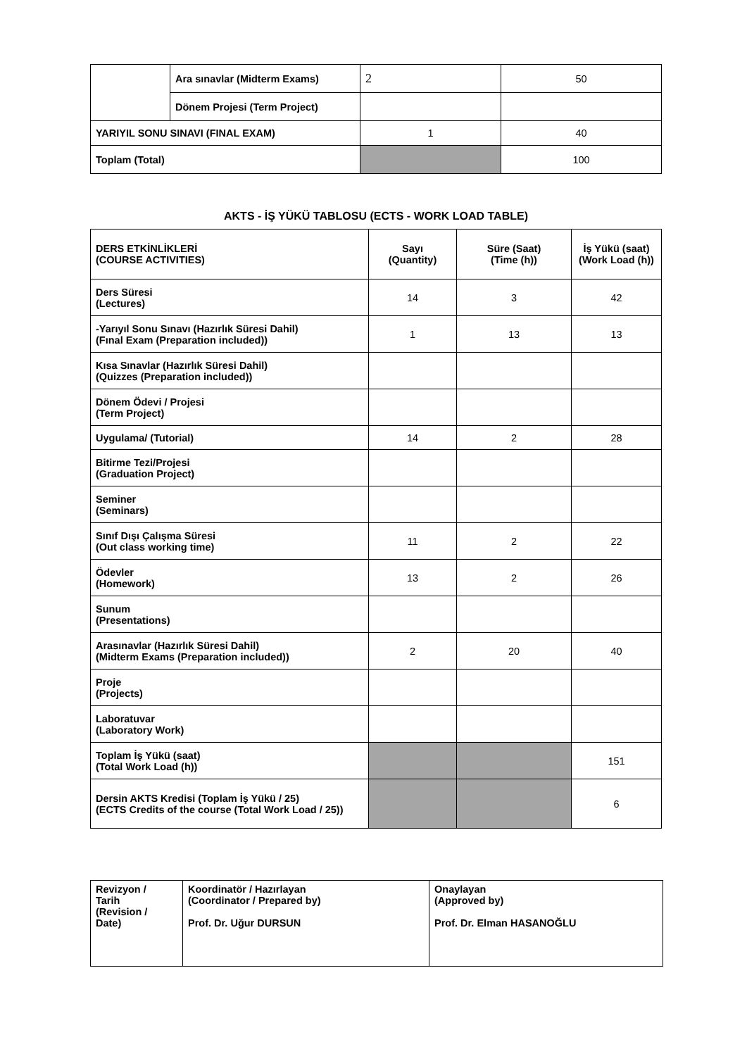| | Ara sınavlar (Midterm Exams) | 2 | 50 |
| | Dönem Projesi (Term Project) | | |
| YARIYIL SONU SINAVI (FINAL EXAM) | | 1 | 40 |
| Toplam (Total) | | | 100 |
AKTS - İŞ YÜKÜ TABLOSU (ECTS - WORK LOAD TABLE)
| DERS ETKİNLİKLERİ (COURSE ACTIVITIES) | Sayı (Quantity) | Süre (Saat) (Time (h)) | İş Yükü (saat) (Work Load (h)) |
| --- | --- | --- | --- |
| Ders Süresi (Lectures) | 14 | 3 | 42 |
| -Yarıyıl Sonu Sınavı (Hazırlık Süresi Dahil) (Fınal Exam (Preparation included)) | 1 | 13 | 13 |
| Kısa Sınavlar (Hazırlık Süresi Dahil) (Quizzes (Preparation included)) | | | |
| Dönem Ödevi / Projesi (Term Project) | | | |
| Uygulama/ (Tutorial) | 14 | 2 | 28 |
| Bitirme Tezi/Projesi (Graduation Project) | | | |
| Seminer (Seminars) | | | |
| Sınıf Dışı Çalışma Süresi (Out class working time) | 11 | 2 | 22 |
| Ödevler (Homework) | 13 | 2 | 26 |
| Sunum (Presentations) | | | |
| Arasınavlar (Hazırlık Süresi Dahil) (Midterm Exams (Preparation included)) | 2 | 20 | 40 |
| Proje (Projects) | | | |
| Laboratuvar (Laboratory Work) | | | |
| Toplam İş Yükü (saat) (Total Work Load (h)) | | | 151 |
| Dersin AKTS Kredisi (Toplam İş Yükü / 25) (ECTS Credits of the course (Total Work Load / 25)) | | | 6 |
| Revizyon / Tarih (Revision / Date) | Koordinatör / Hazırlayan (Coordinator / Prepared by) Prof. Dr. Uğur DURSUN | Onaylayan (Approved by) Prof. Dr. Elman HASANOĞLU |